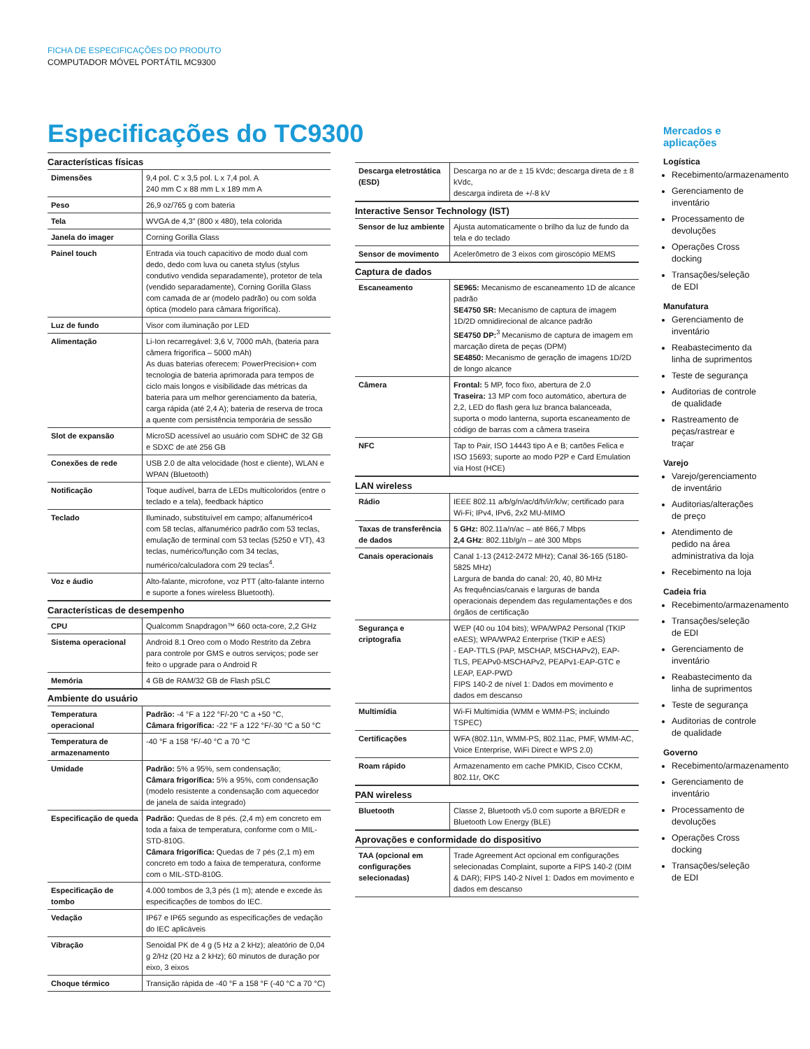FICHA DE ESPECIFICAÇÕES DO PRODUTO
COMPUTADOR MÓVEL PORTÁTIL MC9300
Especificações do TC9300
Características físicas
| Dimensões | 9,4 pol. C x 3,5 pol. L x 7,4 pol. A 240 mm C x 88 mm L x 189 mm A |
| Peso | 26,9 oz/765 g com bateria |
| Tela | WVGA de 4,3” (800 x 480), tela colorida |
| Janela do imager | Corning Gorilla Glass |
| Painel touch | Entrada via touch capacitivo de modo dual com dedo, dedo com luva ou caneta stylus (stylus condutivo vendida separadamente), protetor de tela (vendido separadamente), Corning Gorilla Glass com camada de ar (modelo padrão) ou com solda óptica (modelo para câmara frigorífica). |
| Luz de fundo | Visor com iluminação por LED |
| Alimentação | Li-Ion recarregável: 3,6 V, 7000 mAh, (bateria para câmera frigorífica – 5000 mAh) As duas baterias oferecem: PowerPrecision+ com tecnologia de bateria aprimorada para tempos de ciclo mais longos e visibilidade das métricas da bateria para um melhor gerenciamento da bateria, carga rápida (até 2,4 A); bateria de reserva de troca a quente com persistência temporária de sessão |
| Slot de expansão | MicroSD acessível ao usuário com SDHC de 32 GB e SDXC de até 256 GB |
| Conexões de rede | USB 2.0 de alta velocidade (host e cliente), WLAN e WPAN (Bluetooth) |
| Notificação | Toque audível, barra de LEDs multicoloridos (entre o teclado e a tela), feedback háptico |
| Teclado | Iluminado, substituível em campo; alfanumérico4 com 58 teclas, alfanumérico padrão com 53 teclas, emulação de terminal com 53 teclas (5250 e VT), 43 teclas, numérico/função com 34 teclas, numérico/calculadora com 29 teclas<sup>4</sup>. |
| Voz e áudio | Alto-falante, microfone, voz PTT (alto-falante interno e suporte a fones wireless Bluetooth). |
Características de desempenho
| CPU | Qualcomm Snapdragon™ 660 octa-core, 2,2 GHz |
| Sistema operacional | Android 8.1 Oreo com o Modo Restrito da Zebra para controle por GMS e outros serviços; pode ser feito o upgrade para o Android R |
| Memória | 4 GB de RAM/32 GB de Flash pSLC |
Ambiente do usuário
| Temperatura operacional | Padrão: -4 °F a 122 °F/-20 °C a +50 °C, Câmara frigorífica: -22 °F a 122 °F/-30 °C a 50 °C |
| Temperatura de armazenamento | -40 °F a 158 °F/-40 °C a 70 °C |
| Umidade | Padrão: 5% a 95%, sem condensação; Câmara frigorífica: 5% a 95%, com condensação (modelo resistente a condensação com aquecedor de janela de saída integrado) |
| Especificação de queda | Padrão: Quedas de 8 pés. (2,4 m) em concreto em toda a faixa de temperatura, conforme com o MIL-STD-810G. Câmara frigorífica: Quedas de 7 pés (2,1 m) em concreto em todo a faixa de temperatura, conforme com o MIL-STD-810G. |
| Especificação de tombo | 4.000 tombos de 3,3 pés (1 m); atende e excede às especificações de tombos do IEC. |
| Vedação | IP67 e IP65 segundo as especificações de vedação do IEC aplicáveis |
| Vibração | Senoidal PK de 4 g (5 Hz a 2 kHz); aleatório de 0,04 g 2/Hz (20 Hz a 2 kHz); 60 minutos de duração por eixo, 3 eixos |
| Choque térmico | Transição rápida de -40 °F a 158 °F (-40 °C a 70 °C) |
| Descarga eletrostática (ESD) | Descarga no ar de ± 15 kVdc; descarga direta de ± 8 kVdc, descarga indireta de +/-8 kV |
Interactive Sensor Technology (IST)
| Sensor de luz ambiente | Ajusta automaticamente o brilho da luz de fundo da tela e do teclado |
| Sensor de movimento | Acelerômetro de 3 eixos com giroscópio MEMS |
Captura de dados
| Escaneamento | SE965: Mecanismo de escaneamento 1D de alcance padrão SE4750 SR: Mecanismo de captura de imagem 1D/2D omnidirecional de alcance padrão SE4750 DP:<sup>3</sup> Mecanismo de captura de imagem em marcação direta de peças (DPM) SE4850: Mecanismo de geração de imagens 1D/2D de longo alcance |
| Câmera | Frontal: 5 MP, foco fixo, abertura de 2.0 Traseira: 13 MP com foco automático, abertura de 2,2, LED do flash gera luz branca balanceada, suporta o modo lanterna, suporta escaneamento de código de barras com a câmera traseira |
| NFC | Tap to Pair, ISO 14443 tipo A e B; cartões Felica e ISO 15693; suporte ao modo P2P e Card Emulation via Host (HCE) |
LAN wireless
| Rádio | IEEE 802.11 a/b/g/n/ac/d/h/i/r/k/w; certificado para Wi-Fi; IPv4, IPv6, 2x2 MU-MIMO |
| Taxas de transferência de dados | 5 GHz: 802.11a/n/ac – até 866,7 Mbps 2,4 GHz : 802.11b/g/n – até 300 Mbps |
| Canais operacionais | Canal 1-13 (2412-2472 MHz); Canal 36-165 (5180-5825 MHz) Largura de banda do canal: 20, 40, 80 MHz As frequências/canais e larguras de banda operacionais dependem das regulamentações e dos órgãos de certificação |
| Segurança e criptografia | WEP (40 ou 104 bits); WPA/WPA2 Personal (TKIP eAES); WPA/WPA2 Enterprise (TKIP e AES) - EAP-TTLS (PAP, MSCHAP, MSCHAPv2), EAP-TLS, PEAPv0-MSCHAPv2, PEAPv1-EAP-GTC e LEAP, EAP-PWD FIPS 140-2 de nível 1: Dados em movimento e dados em descanso |
| Multimídia | Wi-Fi Multimídia (WMM e WMM-PS; incluindo TSPEC) |
| Certificações | WFA (802.11n, WMM-PS, 802.11ac, PMF, WMM-AC, Voice Enterprise, WiFi Direct e WPS 2.0) |
| Roam rápido | Armazenamento em cache PMKID, Cisco CCKM, 802.11r, OKC |
PAN wireless
| Bluetooth | Classe 2, Bluetooth v5.0 com suporte a BR/EDR e Bluetooth Low Energy (BLE) |
Aprovações e conformidade do dispositivo
| TAA (opcional em configurações selecionadas) | Trade Agreement Act opcional em configurações selecionadas Complaint, suporte a FIPS 140-2 (DIM & DAR); FIPS 140-2 Nível 1: Dados em movimento e dados em descanso |
Mercados e aplicações
Logística
Recebimento/armazenamento
Gerenciamento de inventário
Processamento de devoluções
Operações Cross docking
Transações/seleção de EDI
Manufatura
Gerenciamento de inventário
Reabastecimento da linha de suprimentos
Teste de segurança
Auditorias de controle de qualidade
Rastreamento de peças/rastrear e traçar
Varejo
Varejo/gerenciamento de inventário
Auditorias/alterações de preço
Atendimento de pedido na área administrativa da loja
Recebimento na loja
Cadeia fria
Recebimento/armazenamento
Transações/seleção de EDI
Gerenciamento de inventário
Reabastecimento da linha de suprimentos
Teste de segurança
Auditorias de controle de qualidade
Governo
Recebimento/armazenamento
Gerenciamento de inventário
Processamento de devoluções
Operações Cross docking
Transações/seleção de EDI